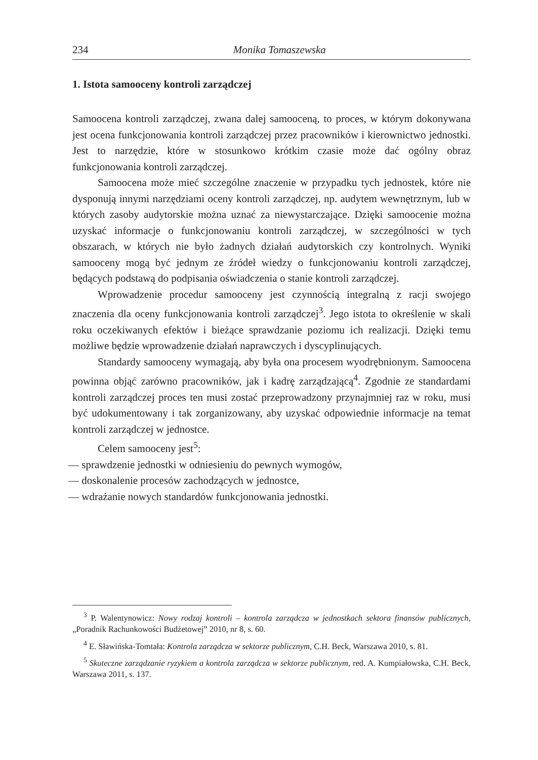234 Monika Tomaszewska
1. Istota samooceny kontroli zarządczej
Samoocena kontroli zarządczej, zwana dalej samooceną, to proces, w którym dokonywana jest ocena funkcjonowania kontroli zarządczej przez pracowników i kierownictwo jednostki. Jest to narzędzie, które w stosunkowo krótkim czasie może dać ogólny obraz funkcjonowania kontroli zarządczej.
Samoocena może mieć szczególne znaczenie w przypadku tych jednostek, które nie dysponują innymi narzędziami oceny kontroli zarządczej, np. audytem wewnętrznym, lub w których zasoby audytorskie można uznać za niewystarczające. Dzięki samoocenie można uzyskać informacje o funkcjonowaniu kontroli zarządczej, w szczególności w tych obszarach, w których nie było żadnych działań audytorskich czy kontrolnych. Wyniki samooceny mogą być jednym ze źródeł wiedzy o funkcjonowaniu kontroli zarządczej, będących podstawą do podpisania oświadczenia o stanie kontroli zarządczej.
Wprowadzenie procedur samooceny jest czynnością integralną z racji swojego znaczenia dla oceny funkcjonowania kontroli zarządczej<sup>3</sup>. Jego istota to określenie w skali roku oczekiwanych efektów i bieżące sprawdzanie poziomu ich realizacji. Dzięki temu możliwe będzie wprowadzenie działań naprawczych i dyscyplinujących.
Standardy samooceny wymagają, aby była ona procesem wyodrębnionym. Samoocena powinna objąć zarówno pracowników, jak i kadrę zarządzającą<sup>4</sup>. Zgodnie ze standardami kontroli zarządczej proces ten musi zostać przeprowadzony przynajmniej raz w roku, musi być udokumentowany i tak zorganizowany, aby uzyskać odpowiednie informacje na temat kontroli zarządczej w jednostce.
Celem samooceny jest<sup>5</sup>:
— sprawdzenie jednostki w odniesieniu do pewnych wymogów,
— doskonalenie procesów zachodzących w jednostce,
— wdrażanie nowych standardów funkcjonowania jednostki.
<sup>3</sup> P. Walentynowicz: Nowy rodzaj kontroli – kontrola zarządcza w jednostkach sektora finansów publicznych, „Poradnik Rachunkowości Budżetowej” 2010, nr 8, s. 60.
<sup>4</sup> E. Sławińska-Tomtała: Kontrola zarządcza w sektorze publicznym, C.H. Beck, Warszawa 2010, s. 81.
<sup>5</sup> Skuteczne zarządzanie ryzykiem a kontrola zarządcza w sektorze publicznym, red. A. Kumpiałowska, C.H. Beck, Warszawa 2011, s. 137.